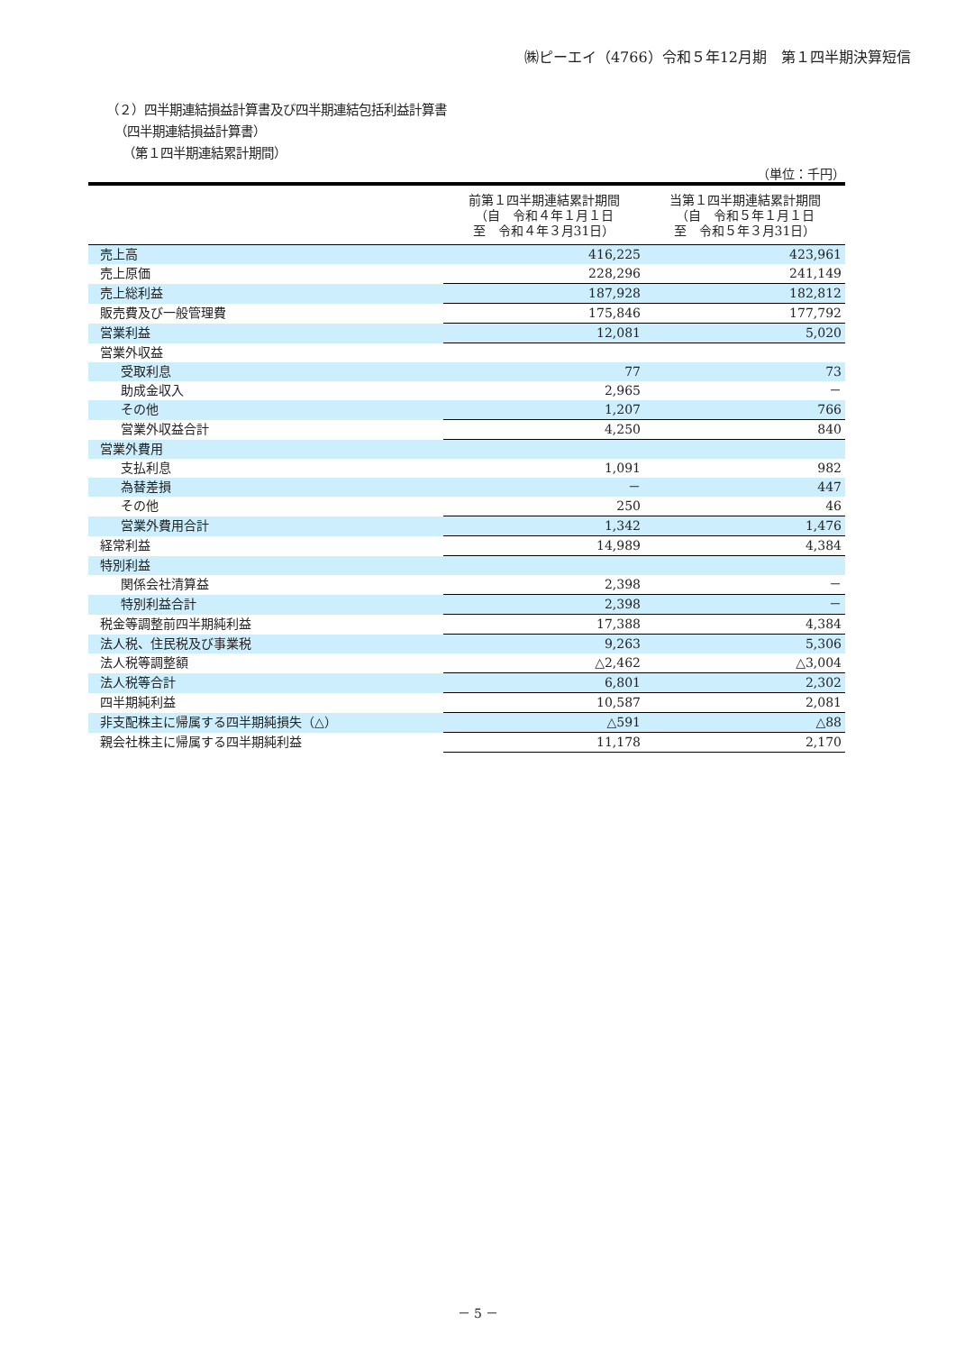㈱ピーエイ（4766）令和５年12月期　第１四半期決算短信
（２）四半期連結損益計算書及び四半期連結包括利益計算書
（四半期連結損益計算書）
（第１四半期連結累計期間）
（単位：千円）
| | 前第１四半期連結累計期間 （自 令和４年１月１日 至 令和４年３月31日） | 当第１四半期連結累計期間 （自 令和５年１月１日 至 令和５年３月31日） |
| --- | --- | --- |
| 売上高 | 416,225 | 423,961 |
| 売上原価 | 228,296 | 241,149 |
| 売上総利益 | 187,928 | 182,812 |
| 販売費及び一般管理費 | 175,846 | 177,792 |
| 営業利益 | 12,081 | 5,020 |
| 営業外収益 | | |
| 受取利息 | 77 | 73 |
| 助成金収入 | 2,965 | － |
| その他 | 1,207 | 766 |
| 営業外収益合計 | 4,250 | 840 |
| 営業外費用 | | |
| 支払利息 | 1,091 | 982 |
| 為替差損 | － | 447 |
| その他 | 250 | 46 |
| 営業外費用合計 | 1,342 | 1,476 |
| 経常利益 | 14,989 | 4,384 |
| 特別利益 | | |
| 関係会社清算益 | 2,398 | － |
| 特別利益合計 | 2,398 | － |
| 税金等調整前四半期純利益 | 17,388 | 4,384 |
| 法人税、住民税及び事業税 | 9,263 | 5,306 |
| 法人税等調整額 | △2,462 | △3,004 |
| 法人税等合計 | 6,801 | 2,302 |
| 四半期純利益 | 10,587 | 2,081 |
| 非支配株主に帰属する四半期純損失（△） | △591 | △88 |
| 親会社株主に帰属する四半期純利益 | 11,178 | 2,170 |
－ 5 －